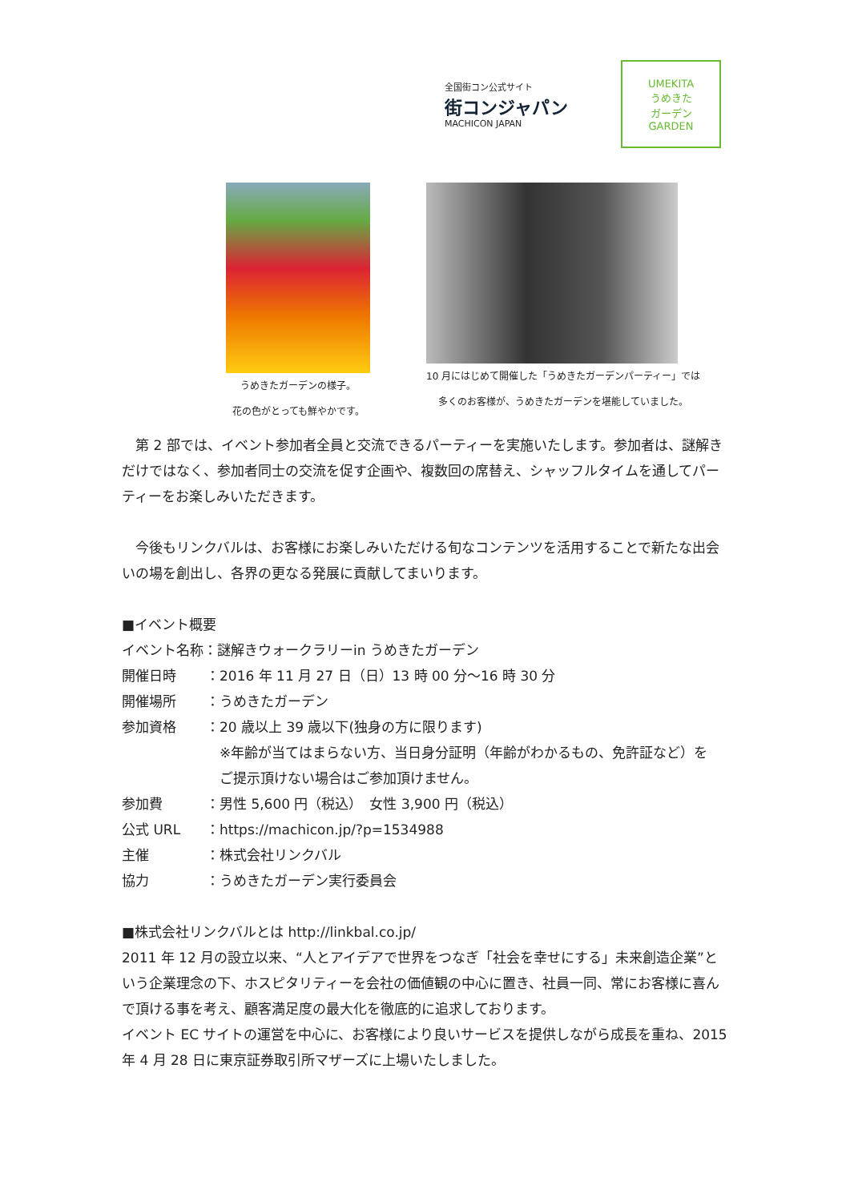全国街コン公式サイト
街コンジャパン
MACHICON JAPAN
UMEKITA
うめきた
ガーデン
GARDEN
うめきたガーデンの様子。
花の色がとっても鮮やかです。
10 月にはじめて開催した「うめきたガーデンパーティー」では
多くのお客様が、うめきたガーデンを堪能していました。
　第 2 部では、イベント参加者全員と交流できるパーティーを実施いたします。参加者は、謎解きだけではなく、参加者同士の交流を促す企画や、複数回の席替え、シャッフルタイムを通してパーティーをお楽しみいただきます。
　今後もリンクバルは、お客様にお楽しみいただける旬なコンテンツを活用することで新たな出会いの場を創出し、各界の更なる発展に貢献してまいります。
■イベント概要
イベント名称：謎解きウォークラリーin うめきたガーデン
開催日時 ：2016 年 11 月 27 日（日）13 時 00 分～16 時 30 分
開催場所 ：うめきたガーデン
参加資格 ：20 歳以上 39 歳以下(独身の方に限ります)
　※年齢が当てはまらない方、当日身分証明（年齢がわかるもの、免許証など）を
　ご提示頂けない場合はご参加頂けません。
参加費 ：男性 5,600 円（税込）　女性 3,900 円（税込）
公式 URL ：https://machicon.jp/?p=1534988
主催 ：株式会社リンクバル
協力 ：うめきたガーデン実行委員会
■株式会社リンクバルとは http://linkbal.co.jp/
2011 年 12 月の設立以来、“人とアイデアで世界をつなぎ「社会を幸せにする」未来創造企業”という企業理念の下、ホスピタリティーを会社の価値観の中心に置き、社員一同、常にお客様に喜んで頂ける事を考え、顧客満足度の最大化を徹底的に追求しております。
イベント EC サイトの運営を中心に、お客様により良いサービスを提供しながら成長を重ね、2015 年 4 月 28 日に東京証券取引所マザーズに上場いたしました。